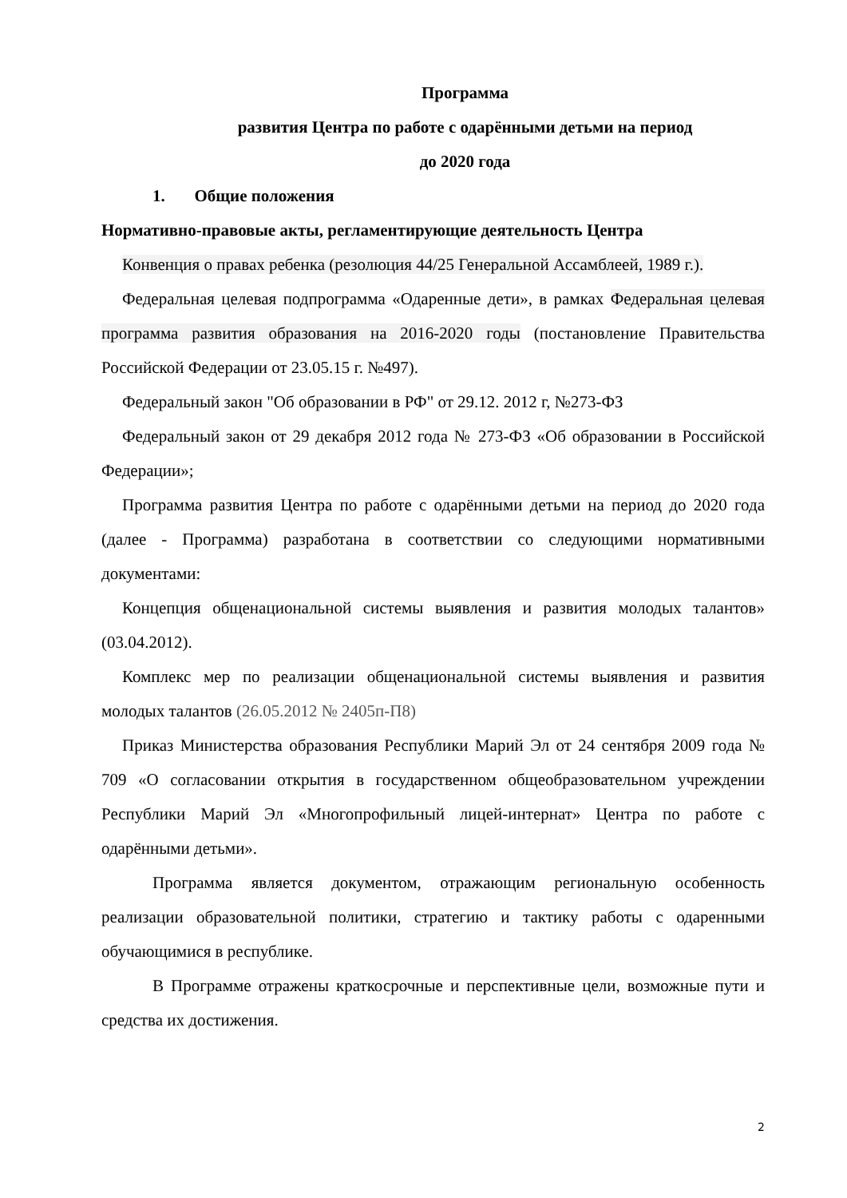Программа
развития Центра по работе с одарёнными детьми на период
до 2020 года
1. Общие положения
Нормативно-правовые акты, регламентирующие деятельность Центра
Конвенция о правах ребенка (резолюция 44/25 Генеральной Ассамблеей, 1989 г.).
Федеральная целевая подпрограмма «Одаренные дети», в рамках Федеральная целевая программа развития образования на 2016-2020 годы (постановление Правительства Российской Федерации от 23.05.15 г. №497).
Федеральный закон "Об образовании в РФ" от 29.12. 2012 г, №273-ФЗ
Федеральный закон от 29 декабря 2012 года № 273-ФЗ «Об образовании в Российской Федерации»;
Программа развития Центра по работе с одарёнными детьми на период до 2020 года (далее - Программа) разработана в соответствии со следующими нормативными документами:
Концепция общенациональной системы выявления и развития молодых талантов» (03.04.2012).
Комплекс мер по реализации общенациональной системы выявления и развития молодых талантов (26.05.2012 № 2405п-П8)
Приказ Министерства образования Республики Марий Эл от 24 сентября 2009 года № 709 «О согласовании открытия в государственном общеобразовательном учреждении Республики Марий Эл «Многопрофильный лицей-интернат» Центра по работе с одарёнными детьми».
Программа является документом, отражающим региональную особенность реализации образовательной политики, стратегию и тактику работы с одаренными обучающимися в республике.
В Программе отражены краткосрочные и перспективные цели, возможные пути и средства их достижения.
2